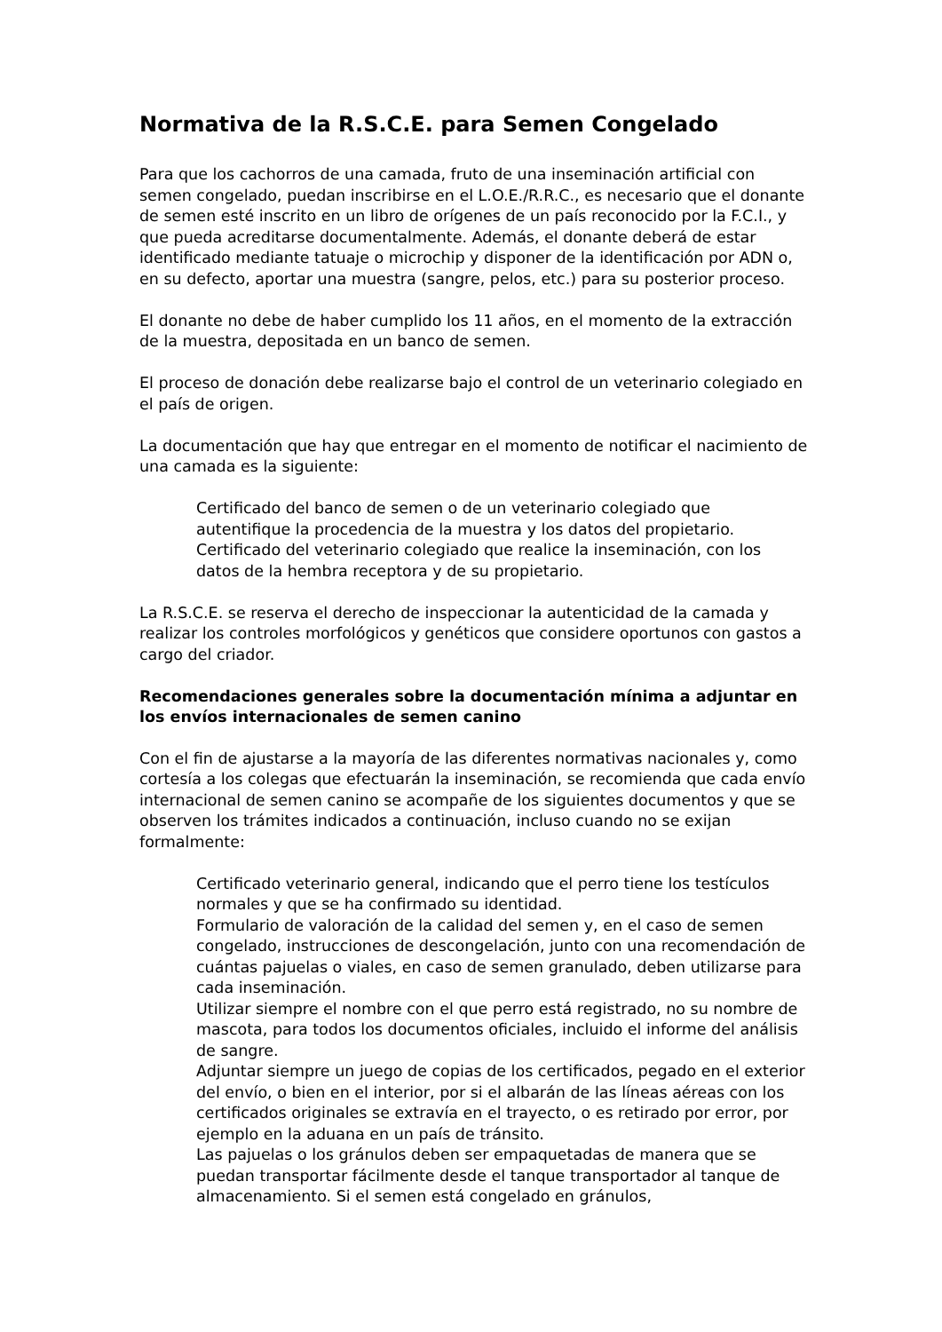Normativa de la R.S.C.E. para Semen Congelado
Para que los cachorros de una camada, fruto de una inseminación artificial con semen congelado, puedan inscribirse en el L.O.E./R.R.C., es necesario que el donante de semen esté inscrito en un libro de orígenes de un país reconocido por la F.C.I., y que pueda acreditarse documentalmente. Además, el donante deberá de estar identificado mediante tatuaje o microchip y disponer de la identificación por ADN o, en su defecto, aportar una muestra (sangre, pelos, etc.) para su posterior proceso.
El donante no debe de haber cumplido los 11 años, en el momento de la extracción de la muestra, depositada en un banco de semen.
El proceso de donación debe realizarse bajo el control de un veterinario colegiado en el país de origen.
La documentación que hay que entregar en el momento de notificar el nacimiento de una camada es la siguiente:
Certificado del banco de semen o de un veterinario colegiado que autentifique la procedencia de la muestra y los datos del propietario.
Certificado del veterinario colegiado que realice la inseminación, con los datos de la hembra receptora y de su propietario.
La R.S.C.E. se reserva el derecho de inspeccionar la autenticidad de la camada y realizar los controles morfológicos y genéticos que considere oportunos con gastos a cargo del criador.
Recomendaciones generales sobre la documentación mínima a adjuntar en los envíos internacionales de semen canino
Con el fin de ajustarse a la mayoría de las diferentes normativas nacionales y, como cortesía a los colegas que efectuarán la inseminación, se recomienda que cada envío internacional de semen canino se acompañe de los siguientes documentos y que se observen los trámites indicados a continuación, incluso cuando no se exijan formalmente:
Certificado veterinario general, indicando que el perro tiene los testículos normales y que se ha confirmado su identidad.
Formulario de valoración de la calidad del semen y, en el caso de semen congelado, instrucciones de descongelación, junto con una recomendación de cuántas pajuelas o viales, en caso de semen granulado, deben utilizarse para cada inseminación.
Utilizar siempre el nombre con el que perro está registrado, no su nombre de mascota, para todos los documentos oficiales, incluido el informe del análisis de sangre.
Adjuntar siempre un juego de copias de los certificados, pegado en el exterior del envío, o bien en el interior, por si el albarán de las líneas aéreas con los certificados originales se extravía en el trayecto, o es retirado por error, por ejemplo en la aduana en un país de tránsito.
Las pajuelas o los gránulos deben ser empaquetadas de manera que se puedan transportar fácilmente desde el tanque transportador al tanque de almacenamiento. Si el semen está congelado en gránulos,